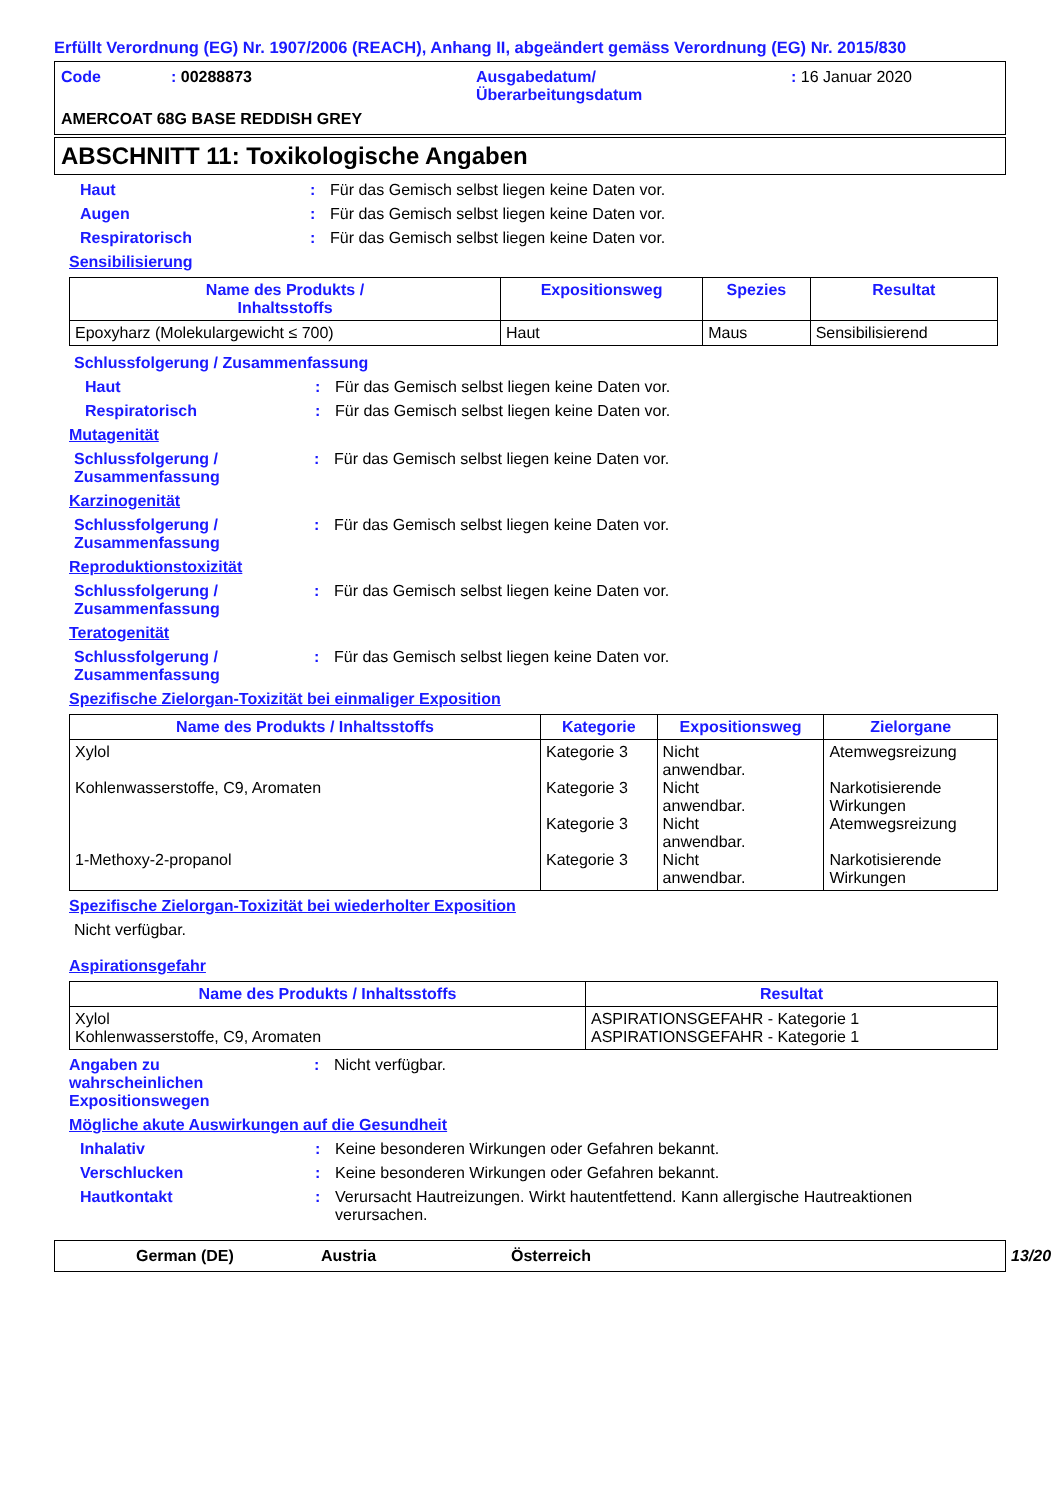Erfüllt Verordnung (EG) Nr. 1907/2006 (REACH), Anhang II, abgeändert gemäss Verordnung (EG) Nr. 2015/830
Code
: 00288873
Ausgabedatum/
Überarbeitungsdatum
: 16 Januar 2020
AMERCOAT 68G BASE REDDISH GREY
ABSCHNITT 11: Toxikologische Angaben
Haut: Für das Gemisch selbst liegen keine Daten vor.
Augen: Für das Gemisch selbst liegen keine Daten vor.
Respiratorisch: Für das Gemisch selbst liegen keine Daten vor.
Sensibilisierung
| Name des Produkts / Inhaltsstoffs | Expositionsweg | Spezies | Resultat |
| --- | --- | --- | --- |
| Epoxyharz (Molekulargewicht ≤ 700) | Haut | Maus | Sensibilisierend |
Schlussfolgerung / Zusammenfassung
Haut: Für das Gemisch selbst liegen keine Daten vor.
Respiratorisch: Für das Gemisch selbst liegen keine Daten vor.
Mutagenität
Schlussfolgerung /
Zusammenfassung: Für das Gemisch selbst liegen keine Daten vor.
Karzinogenität
Schlussfolgerung /
Zusammenfassung: Für das Gemisch selbst liegen keine Daten vor.
Reproduktionstoxizität
Schlussfolgerung /
Zusammenfassung: Für das Gemisch selbst liegen keine Daten vor.
Teratogenität
Schlussfolgerung /
Zusammenfassung: Für das Gemisch selbst liegen keine Daten vor.
Spezifische Zielorgan-Toxizität bei einmaliger Exposition
| Name des Produkts / Inhaltsstoffs | Kategorie | Expositionsweg | Zielorgane |
| --- | --- | --- | --- |
| Xylol Kohlenwasserstoffe, C9, Aromaten 1-Methoxy-2-propanol | Kategorie 3 Kategorie 3 Kategorie 3 Kategorie 3 | Nicht anwendbar. Nicht anwendbar. Nicht anwendbar. Nicht anwendbar. | Atemwegsreizung Narkotisierende Wirkungen Atemwegsreizung Narkotisierende Wirkungen |
Spezifische Zielorgan-Toxizität bei wiederholter Exposition
Nicht verfügbar.
Aspirationsgefahr
| Name des Produkts / Inhaltsstoffs | Resultat |
| --- | --- |
| Xylol Kohlenwasserstoffe, C9, Aromaten | ASPIRATIONSGEFAHR - Kategorie 1 ASPIRATIONSGEFAHR - Kategorie 1 |
Angaben zu
wahrscheinlichen
Expositionswegen: Nicht verfügbar.
Mögliche akute Auswirkungen auf die Gesundheit
Inhalativ: Keine besonderen Wirkungen oder Gefahren bekannt.
Verschlucken: Keine besonderen Wirkungen oder Gefahren bekannt.
Hautkontakt: Verursacht Hautreizungen. Wirkt hautentfettend. Kann allergische Hautreaktionen verursachen.
German (DE) Austria Österreich 13/20